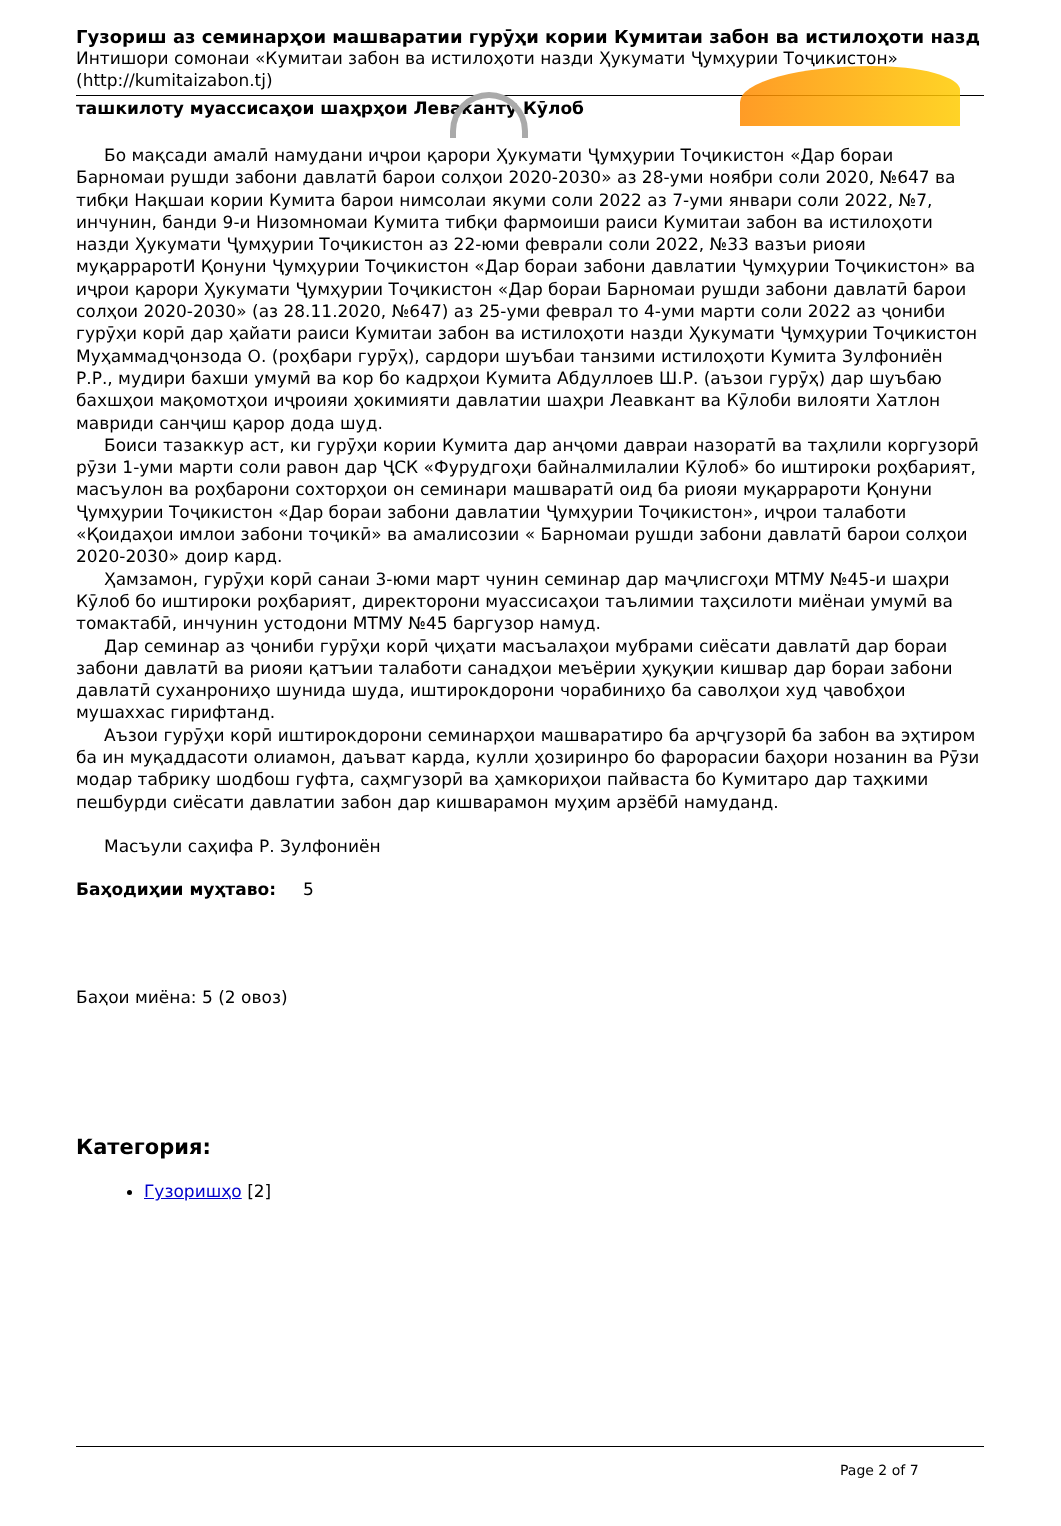Гузориш аз семинарҳои машваратии гурӯҳи кории Кумитаи забон ва истилоҳоти назд
Интишори сомонаи «Кумитаи забон ва истилоҳоти назди Ҳукумати Ҷумҳурии Тоҷикистон» (http://kumitaizabon.tj)
ташкилоту муассисаҳои шаҳрҳои Леваканту Кӯлоб
Бо мақсади амалӣ намудани иҷрои қарори Ҳукумати Ҷумҳурии Тоҷикистон «Дар бораи Барномаи рушди забони давлатӣ барои солҳои 2020-2030» аз 28-уми ноябри соли 2020, №647 ва тибқи Нақшаи кории Кумита барои нимсолаи якуми соли 2022 аз 7-уми январи соли 2022, №7, инчунин, банди 9-и Низомномаи Кумита тибқи фармоиши раиси Кумитаи забон ва истилоҳоти назди Ҳукумати Ҷумҳурии Тоҷикистон аз 22-юми феврали соли 2022, №33 вазъи риояи муқарраротИ Қонуни Ҷумҳурии Тоҷикистон «Дар бораи забони давлатии Ҷумҳурии Тоҷикистон» ва иҷрои қарори Ҳукумати Ҷумҳурии Тоҷикистон «Дар бораи Барномаи рушди забони давлатӣ барои солҳои 2020-2030» (аз 28.11.2020, №647) аз 25-уми феврал то 4-уми марти соли 2022 аз ҷониби гурӯҳи корӣ дар ҳайати раиси Кумитаи забон ва истилоҳоти назди Ҳукумати Ҷумҳурии Тоҷикистон Муҳаммадҷонзода О. (роҳбари гурӯҳ), сардори шуъбаи танзими истилоҳоти Кумита Зулфониён Р.Р., мудири бахши умумӣ ва кор бо кадрҳои Кумита Абдуллоев Ш.Р. (аъзои гурӯҳ) дар шуъбаю бахшҳои мақомотҳои иҷроияи ҳокимияти давлатии шаҳри Леавкант ва Кӯлоби вилояти Хатлон мавриди санҷиш қарор дода шуд.
Боиси тазаккур аст, ки гурӯҳи кории Кумита дар анҷоми давраи назоратӣ ва таҳлили коргузорӣ рӯзи 1-уми марти соли равон дар ҶСК «Фурудгоҳи байналмилалии Кӯлоб» бо иштироки роҳбарият, масъулон ва роҳбарони сохторҳои он семинари машваратӣ оид ба риояи муқаррароти Қонуни Ҷумҳурии Тоҷикистон «Дар бораи забони давлатии Ҷумҳурии Тоҷикистон», иҷрои талаботи «Қоидаҳои имлои забони тоҷикӣ» ва амалисозии « Барномаи рушди забони давлатӣ барои солҳои 2020-2030» доир кард.
Ҳамзамон, гурӯҳи корӣ санаи 3-юми март чунин семинар дар маҷлисгоҳи МТМУ №45-и шаҳри Кӯлоб бо иштироки роҳбарият, директорони муассисаҳои таълимии таҳсилоти миёнаи умумӣ ва томактабӣ, инчунин устодони МТМУ №45 баргузор намуд.
Дар семинар аз ҷониби гурӯҳи корӣ ҷиҳати масъалаҳои мубрами сиёсати давлатӣ дар бораи забони давлатӣ ва риояи қатъии талаботи санадҳои меъёрии ҳуқуқии кишвар дар бораи забони давлатӣ суханрониҳо шунида шуда, иштирокдорони чорабиниҳо ба саволҳои худ ҷавобҳои мушаххас гирифтанд.
Аъзои гурӯҳи корӣ иштирокдорони семинарҳои машваратиро ба арҷгузорӣ ба забон ва эҳтиром ба ин муқаддасоти олиамон, даъват карда, кулли ҳозиринро бо фарорасии баҳори нозанин ва Рӯзи модар табрику шодбош гуфта, саҳмгузорӣ ва ҳамкориҳои пайваста бо Кумитаро дар таҳкими пешбурди сиёсати давлатии забон дар кишварамон муҳим арзёбӣ намуданд.
Масъули саҳифа Р. Зулфониён
Баҳодиҳии муҳтаво: 5
Баҳои миёна: 5 (2 овоз)
Категория:
Гузоришҳо [2]
Page 2 of 7